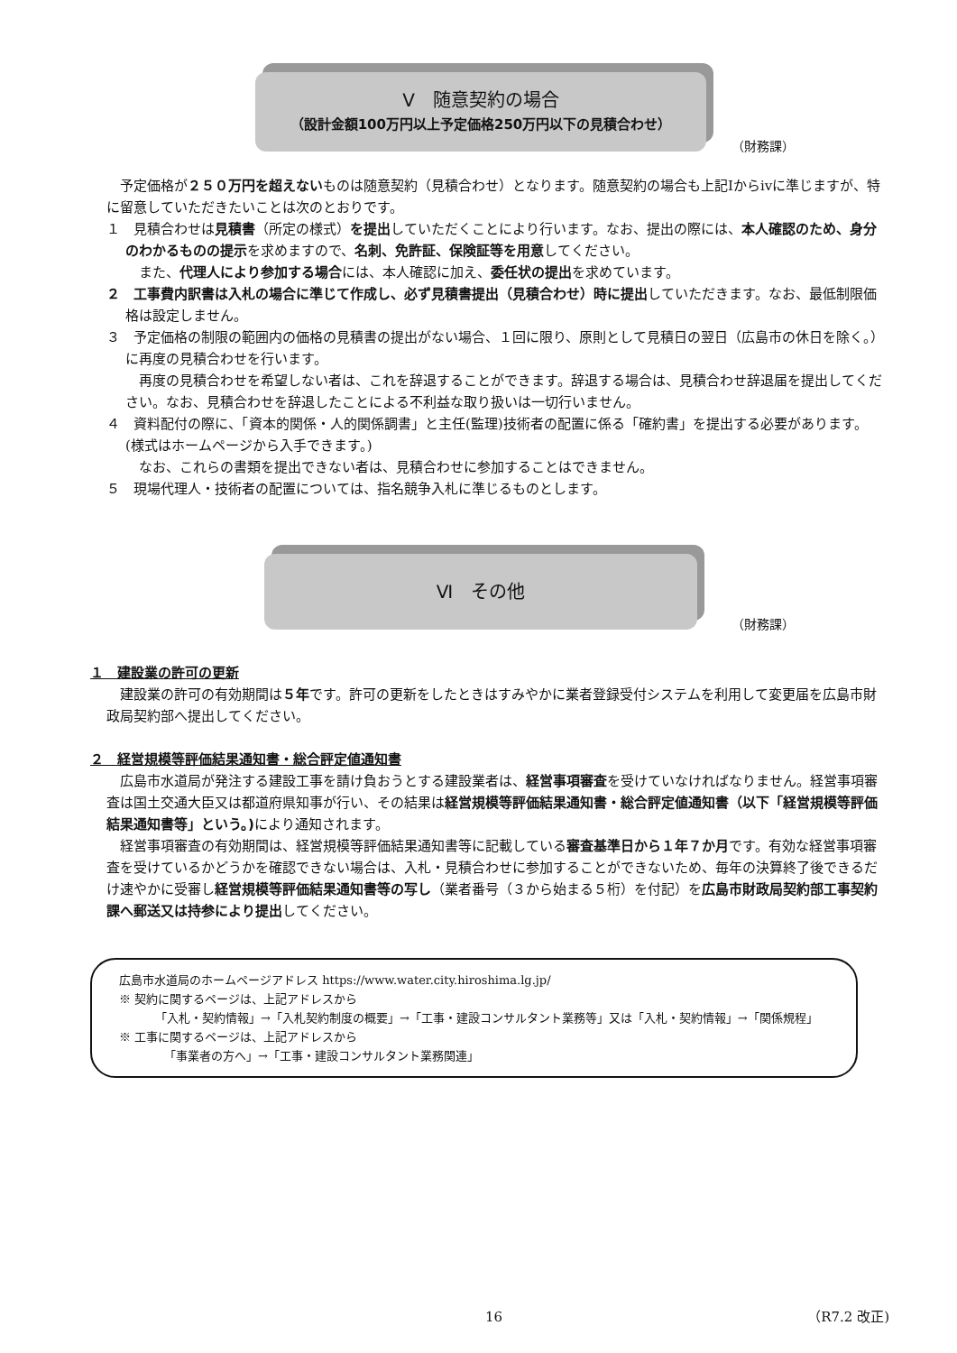Ⅴ　随意契約の場合
（設計金額100万円以上予定価格250万円以下の見積合わせ）
（財務課）
予定価格が２５０万円を超えないものは随意契約（見積合わせ）となります。随意契約の場合も上記Ⅰからⅳに準じますが、特に留意していただきたいことは次のとおりです。
１　見積合わせは見積書（所定の様式）を提出していただくことにより行います。なお、提出の際には、本人確認のため、身分のわかるものの提示を求めますので、名刺、免許証、保険証等を用意してください。
また、代理人により参加する場合には、本人確認に加え、委任状の提出を求めています。
２　工事費内訳書は入札の場合に準じて作成し、必ず見積書提出（見積合わせ）時に提出していただきます。なお、最低制限価格は設定しません。
３　予定価格の制限の範囲内の価格の見積書の提出がない場合、１回に限り、原則として見積日の翌日（広島市の休日を除く。）に再度の見積合わせを行います。
再度の見積合わせを希望しない者は、これを辞退することができます。辞退する場合は、見積合わせ辞退届を提出してください。なお、見積合わせを辞退したことによる不利益な取り扱いは一切行いません。
４　資料配付の際に、「資本的関係・人的関係調書」と主任(監理)技術者の配置に係る「確約書」を提出する必要があります。(様式はホームページから入手できます。)
なお、これらの書類を提出できない者は、見積合わせに参加することはできません。
５　現場代理人・技術者の配置については、指名競争入札に準じるものとします。
Ⅵ　その他
（財務課）
１　建設業の許可の更新
建設業の許可の有効期間は５年です。許可の更新をしたときはすみやかに業者登録受付システムを利用して変更届を広島市財政局契約部へ提出してください。
２　経営規模等評価結果通知書・総合評定値通知書
広島市水道局が発注する建設工事を請け負おうとする建設業者は、経営事項審査を受けていなければなりません。経営事項審査は国土交通大臣又は都道府県知事が行い、その結果は経営規模等評価結果通知書・総合評定値通知書（以下「経営規模等評価結果通知書等」という。) により通知されます。
経営事項審査の有効期間は、経営規模等評価結果通知書等に記載している審査基準日から１年７か月です。有効な経営事項審査を受けているかどうかを確認できない場合は、入札・見積合わせに参加することができないため、毎年の決算終了後できるだけ速やかに受審し経営規模等評価結果通知書等の写し（業者番号（３から始まる５桁）を付記）を広島市財政局契約部工事契約課へ郵送又は持参により提出してください。
広島市水道局のホームページアドレス https://www.water.city.hiroshima.lg.jp/
※ 契約に関するページは、上記アドレスから
「入札・契約情報」→「入札契約制度の概要」→「工事・建設コンサルタント業務等」又は「入札・契約情報」→「関係規程」
※ 工事に関するページは、上記アドレスから
「事業者の方へ」→「工事・建設コンサルタント業務関連」
16 （R7.2 改正)